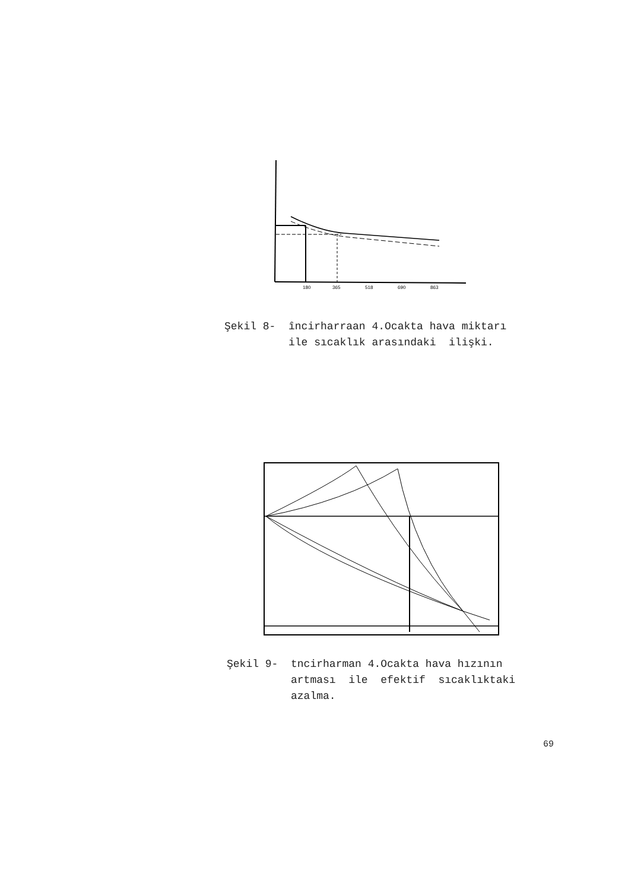180
365
518
690
863
Şekil 8- încirharraan 4.Ocakta hava miktarı ile sıcaklık arasındaki ilişki.
Şekil 9- tncirharman 4.Ocakta hava hızının artması ile efektif sıcaklıktaki azalma.
69